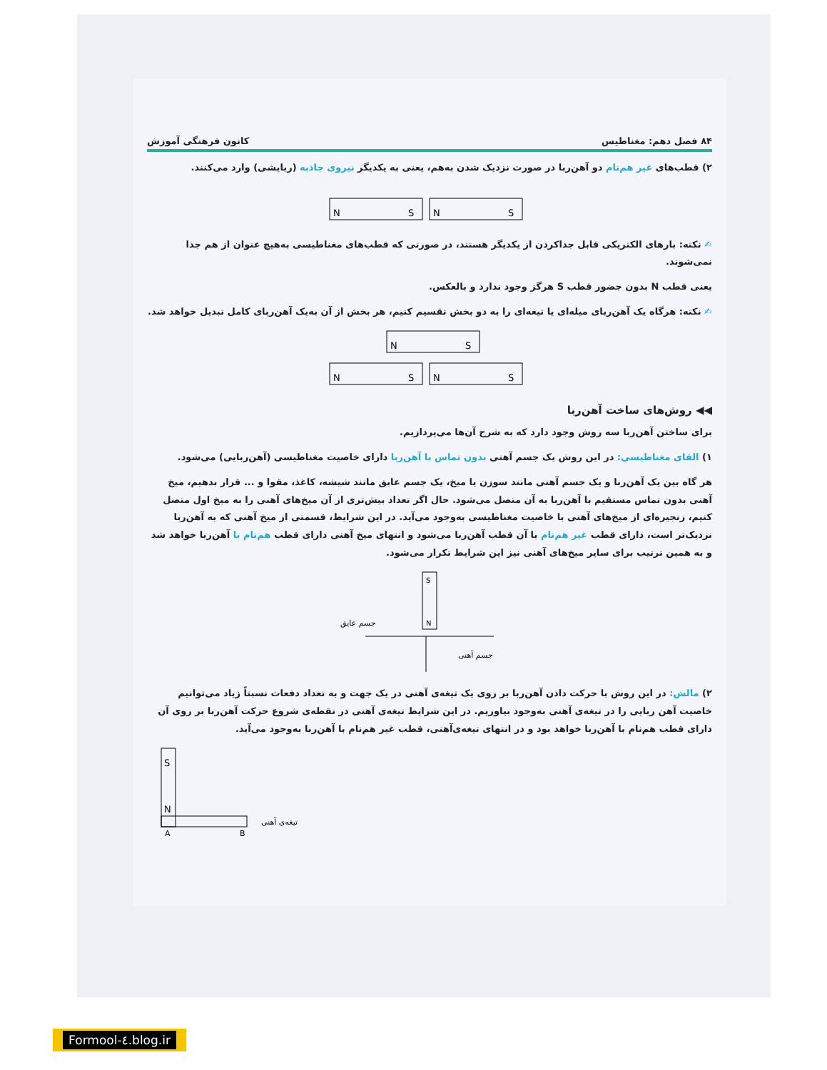۸۴ فصل دهم: مغناطیس کانون فرهنگی آموزش
۲) قطب‌های غیر هم‌نام دو آهن‌ربا در صورت نزدیک شدن به‌هم، یعنی به یکدیگر نیروی جاذبه (ربایشی) وارد می‌کنند.
N
S
N
S
✍ نکته: بارهای الکتریکی قابل جداکردن از یکدیگر هستند، در صورتی که قطب‌های مغناطیسی به‌هیچ عنوان از هم جدا نمی‌شوند.
یعنی قطب N بدون جضور قطب S هرگز وجود ندارد و بالعکس.
✍ نکته: هرگاه یک آهن‌ربای میله‌ای یا تیغه‌ای را به دو بخش تقسیم کنیم، هر بخش از آن به‌یک آهن‌ربای کامل تبدیل خواهد شد.
N
S
N
S
N
S
◀◀ روش‌های ساخت آهن‌ربا
برای ساختن آهن‌ربا سه روش وجود دارد که به شرح آن‌ها می‌پردازیم.
۱) القای مغناطیسی: در این روش یک جسم آهنی بدون تماس با آهن‌ربا دارای خاصیت مغناطیسی (آهن‌ربایی) می‌شود.
هر گاه بین یک آهن‌ربا و یک جسم آهنی مانند سوزن یا میخ، یک جسم عایق مانند شیشه، کاغذ، مقوا و ... قرار بدهیم، میخ آهنی بدون تماس مستقیم با آهن‌ربا به آن متصل می‌شود. حال اگر تعداد بیش‌تری از آن میخ‌های آهنی را به میخ اول متصل کنیم، زنجیره‌ای از میخ‌های آهنی با خاصیت مغناطیسی به‌وجود می‌آید. در این شرایط، قسمتی از میخ آهنی که به آهن‌ربا نزدیک‌تر است، دارای قطب غیر هم‌نام با آن قطب آهن‌ربا می‌شود و انتهای میخ آهنی دارای قطب هم‌نام با آهن‌ربا خواهد شد و به همین ترتیب برای سایر میخ‌های آهنی نیز این شرایط تکرار می‌شود.
S
N
جسم عایق
جسم آهنی
۲) مالش: در این روش با حرکت دادن آهن‌ربا بر روی یک تیغه‌ی آهنی در یک جهت و به تعداد دفعات نسبتاً زیاد می‌توانیم خاصیت آهن ربایی را در تیغه‌ی آهنی به‌وجود بیاوریم. در این شرایط تیغه‌ی آهنی در نقطه‌ی شروع حرکت آهن‌ربا بر روی آن دارای قطب هم‌نام با آهن‌ربا خواهد بود و در انتهای تیغه‌ی‌آهنی، قطب غیر هم‌نام با آهن‌ربا به‌وجود می‌آید.
S
N
A
B
تیغه‌ی آهنی
Formool-٤.blog.ir